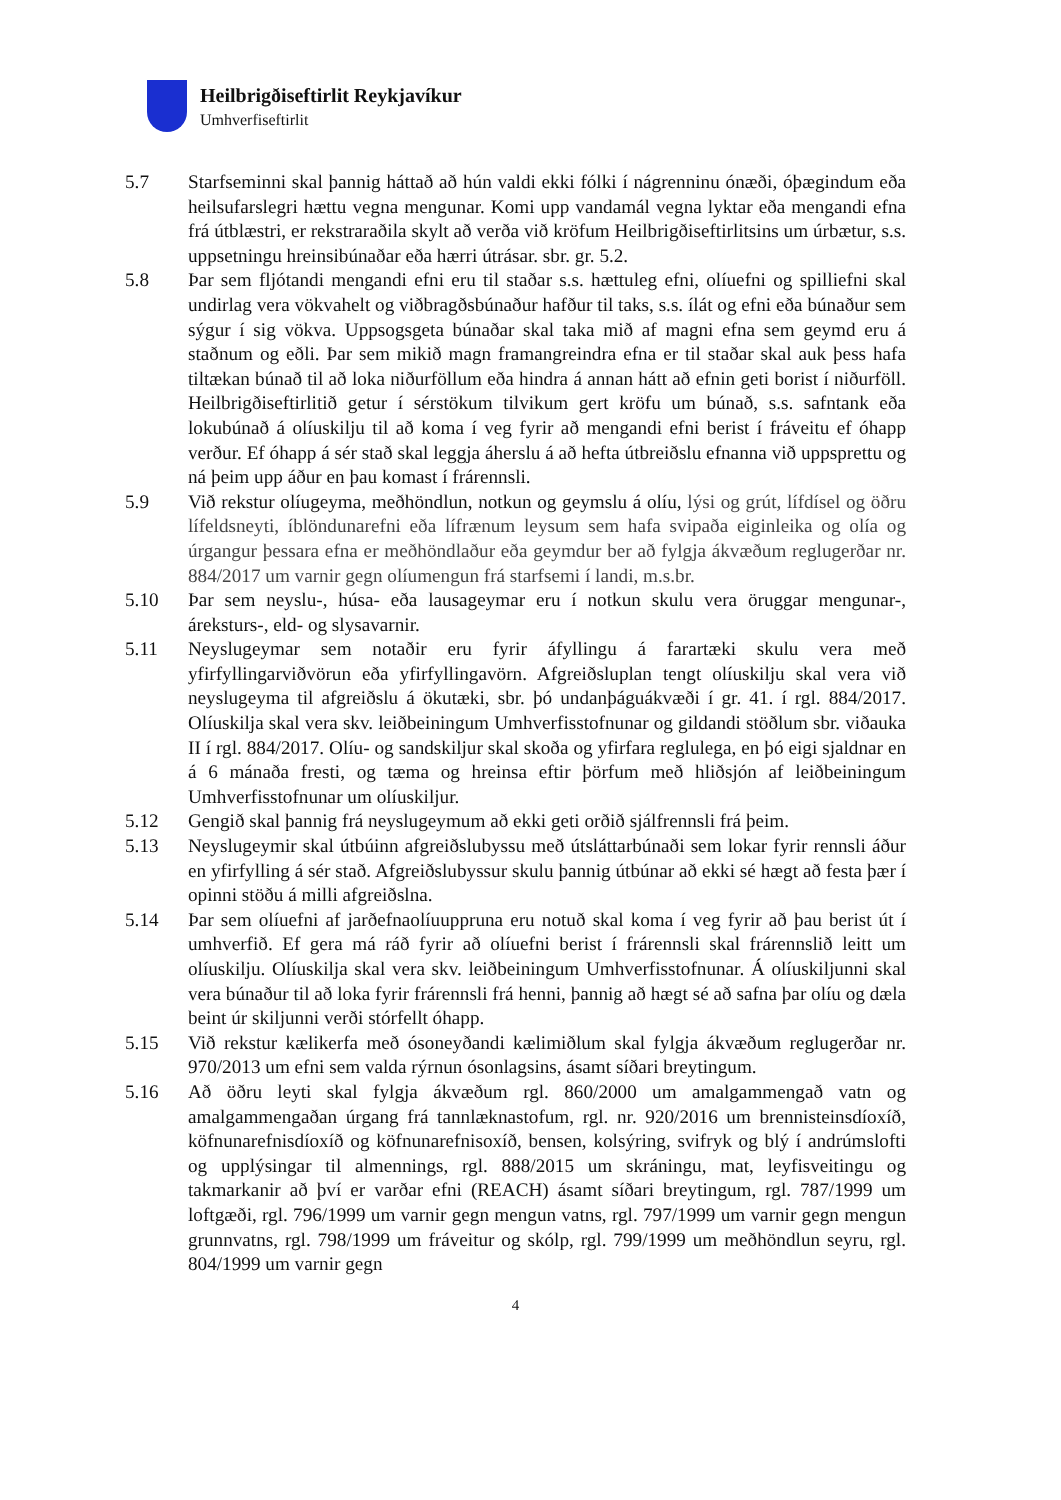Heilbrigðiseftirlit Reykjavíkur
Umhverfiseftirlit
5.7 Starfseminni skal þannig háttað að hún valdi ekki fólki í nágrenninu ónæði, óþægindum eða heilsufarslegri hættu vegna mengunar. Komi upp vandamál vegna lyktar eða mengandi efna frá útblæstri, er rekstraraðila skylt að verða við kröfum Heilbrigðiseftirlitsins um úrbætur, s.s. uppsetningu hreinsibúnaðar eða hærri útrásar. sbr. gr. 5.2.
5.8 Þar sem fljótandi mengandi efni eru til staðar s.s. hættuleg efni, olíuefni og spilliefni skal undirlag vera vökvahelt og viðbragðsbúnaður hafður til taks, s.s. ílát og efni eða búnaður sem sýgur í sig vökva. Uppsogsgeta búnaðar skal taka mið af magni efna sem geymd eru á staðnum og eðli. Þar sem mikið magn framangreindra efna er til staðar skal auk þess hafa tiltækan búnað til að loka niðurföllum eða hindra á annan hátt að efnin geti borist í niðurföll. Heilbrigðiseftirlitið getur í sérstökum tilvikum gert kröfu um búnað, s.s. safntank eða lokubúnað á olíuskilju til að koma í veg fyrir að mengandi efni berist í fráveitu ef óhapp verður. Ef óhapp á sér stað skal leggja áherslu á að hefta útbreiðslu efnanna við uppsprettu og ná þeim upp áður en þau komast í frárennsli.
5.9 Við rekstur olíugeyma, meðhöndlun, notkun og geymslu á olíu, lýsi og grút, lífdísel og öðru lífeldsneyti, íblöndunarefni eða lífrænum leysum sem hafa svipaða eiginleika og olía og úrgangur þessara efna er meðhöndlaður eða geymdur ber að fylgja ákvæðum reglugerðar nr. 884/2017 um varnir gegn olíumengun frá starfsemi í landi, m.s.br.
5.10 Þar sem neyslu-, húsa- eða lausageymar eru í notkun skulu vera öruggar mengunar-, áreksturs-, eld- og slysavarnir.
5.11 Neyslugeymar sem notaðir eru fyrir áfyllingu á farartæki skulu vera með yfirfyllingarviðvörun eða yfirfyllingavörn. Afgreiðsluplan tengt olíuskilju skal vera við neyslugeyma til afgreiðslu á ökutæki, sbr. þó undanþáguákvæði í gr. 41. í rgl. 884/2017. Olíuskilja skal vera skv. leiðbeiningum Umhverfisstofnunar og gildandi stöðlum sbr. viðauka II í rgl. 884/2017. Olíu- og sandskiljur skal skoða og yfirfara reglulega, en þó eigi sjaldnar en á 6 mánaða fresti, og tæma og hreinsa eftir þörfum með hliðsjón af leiðbeiningum Umhverfisstofnunar um olíuskiljur.
5.12 Gengið skal þannig frá neyslugeymum að ekki geti orðið sjálfrennsli frá þeim.
5.13 Neyslugeymir skal útbúinn afgreiðslubyssu með útsláttarbúnaði sem lokar fyrir rennsli áður en yfirfylling á sér stað. Afgreiðslubyssur skulu þannig útbúnar að ekki sé hægt að festa þær í opinni stöðu á milli afgreiðslna.
5.14 Þar sem olíuefni af jarðefnaolíuuppruna eru notuð skal koma í veg fyrir að þau berist út í umhverfið. Ef gera má ráð fyrir að olíuefni berist í frárennsli skal frárennslið leitt um olíuskilju. Olíuskilja skal vera skv. leiðbeiningum Umhverfisstofnunar. Á olíuskiljunni skal vera búnaður til að loka fyrir frárennsli frá henni, þannig að hægt sé að safna þar olíu og dæla beint úr skiljunni verði stórfellt óhapp.
5.15 Við rekstur kælikerfa með ósoneyðandi kælimiðlum skal fylgja ákvæðum reglugerðar nr. 970/2013 um efni sem valda rýrnun ósonlagsins, ásamt síðari breytingum.
5.16 Að öðru leyti skal fylgja ákvæðum rgl. 860/2000 um amalgammengað vatn og amalgammengaðan úrgang frá tannlæknastofum, rgl. nr. 920/2016 um brennisteinsdíoxíð, köfnunarefnisdíoxíð og köfnunarefnisoxíð, bensen, kolsýring, svifryk og blý í andrúmslofti og upplýsingar til almennings, rgl. 888/2015 um skráningu, mat, leyfisveitingu og takmarkanir að því er varðar efni (REACH) ásamt síðari breytingum, rgl. 787/1999 um loftgæði, rgl. 796/1999 um varnir gegn mengun vatns, rgl. 797/1999 um varnir gegn mengun grunnvatns, rgl. 798/1999 um fráveitur og skólp, rgl. 799/1999 um meðhöndlun seyru, rgl. 804/1999 um varnir gegn
4